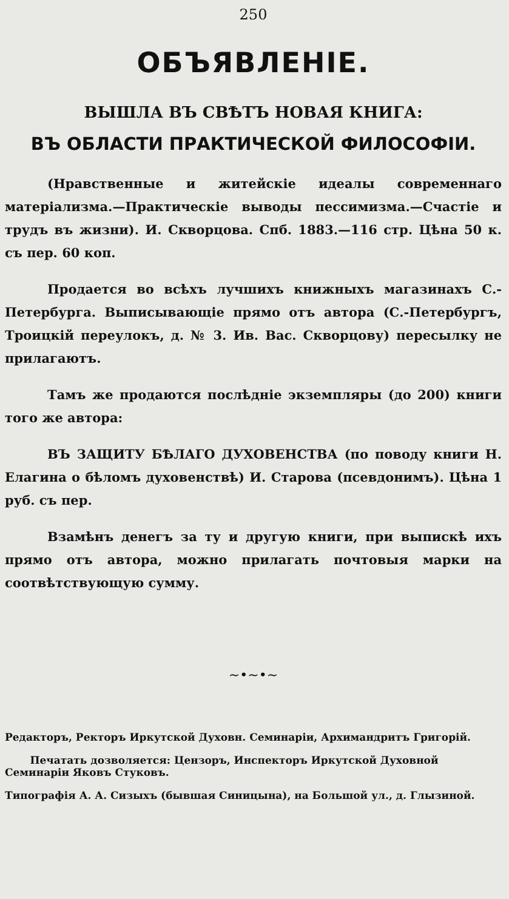250
ОБЪЯВЛЕНІЕ.
ВЫШЛА ВЪ СВѢТЪ НОВАЯ КНИГА:
ВЪ ОБЛАСТИ ПРАКТИЧЕСКОЙ ФИЛОСОФІИ.
(Нравственные и житейскіе идеалы современнаго матеріализма.—Практическіе выводы пессимизма.—Счастіе и трудъ въ жизни). И. Скворцова. Спб. 1883.—116 стр. Цѣна 50 к. съ пер. 60 коп.
Продается во всѣхъ лучшихъ книжныхъ магазинахъ С.-Петербурга. Выписывающіе прямо отъ автора (С.-Петербургъ, Троицкій переулокъ, д. № 3. Ив. Вас. Скворцову) пересылку не прилагаютъ.
Тамъ же продаются послѣдніе экземпляры (до 200) книги того же автора:
ВЪ ЗАЩИТУ БѢЛАГО ДУХОВЕНСТВА (по поводу книги Н. Елагина о бѣломъ духовенствѣ) И. Старова (псевдонимъ). Цѣна 1 руб. съ пер.
Взамѣнъ денегъ за ту и другую книги, при выпискѣ ихъ прямо отъ автора, можно прилагать почтовыя марки на соотвѣтствующую сумму.
~•~•~
Редакторъ, Ректоръ Иркутской Духовн. Семинаріи, Архимандритъ Григорій.
Печатать дозволяется: Цензоръ, Инспекторъ Иркутской Духовной Семинаріи Яковъ Стуковъ.
Типографія А. А. Сизыхъ (бывшая Синицына), на Большой ул., д. Глызиной.